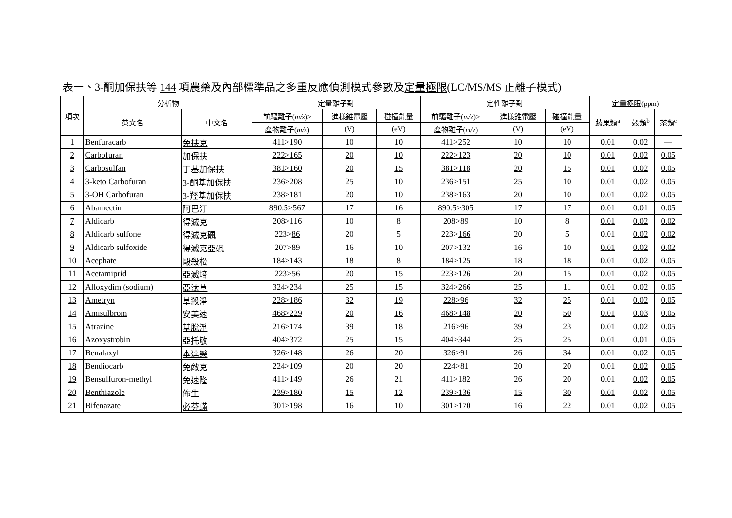表一、3-酮加保扶等 144 項農藥及內部標準品之多重反應偵測模式參數及定量極限(LC/MS/MS 正離子模式)
| 項次 | 分析物 | | 定量離子對 | | | 定性離子對 | | | 定量極限 (ppm) | | |
| --- | --- | --- | --- | --- | --- | --- | --- | --- | --- | --- | --- |
| | 英文名 | 中文名 | 前驅離子( m/z )> | 進樣錐電壓 | 碰撞能量 | 前驅離子( m/z )> | 進樣錐電壓 | 碰撞能量 | 蔬果類<sup>a</sup> | 穀類<sup>b</sup> | 茶類<sup>c</sup> |
| | | | 產物離子( m/z ) | (V) | (eV) | 產物離子( m/z ) | (V) | (eV) | | | |
| 1 | Benfuracarb | 免扶克 | 411>190 | 10 | 10 | 411>252 | 10 | 10 | 0.01 | 0.02 | — |
| 2 | Carbofuran | 加保扶 | 222>165 | 20 | 10 | 222>123 | 20 | 10 | 0.01 | 0.02 | 0.05 |
| 3 | Carbosulfan | 丁基加保扶 | 381>160 | 20 | 15 | 381>118 | 20 | 15 | 0.01 | 0.02 | 0.05 |
| 4 | 3-keto C arbofuran | 3-酮 基 加保扶 | 236>208 | 25 | 10 | 236>151 | 25 | 10 | 0.01 | 0.02 | 0.05 |
| 5 | 3-OH C arbofuran | 3-羥基加保扶 | 238>181 | 20 | 10 | 238>163 | 20 | 10 | 0.01 | 0.02 | 0.05 |
| 6 | Abamectin | 阿巴汀 | 890.5>567 | 17 | 16 | 890.5>305 | 17 | 17 | 0.01 | 0.01 | 0.05 |
| 7 | Aldicarb | 得滅克 | 208>116 | 10 | 8 | 208>89 | 10 | 8 | 0.01 | 0.02 | 0.02 |
| 8 | Aldicarb sulfone | 得滅克碸 | 223> 86 | 20 | 5 | 223> 166 | 20 | 5 | 0.01 | 0.02 | 0.02 |
| 9 | Aldicarb sulfoxide | 得滅克亞碸 | 207>89 | 16 | 10 | 207>132 | 16 | 10 | 0.01 | 0.02 | 0.02 |
| 10 | Acephate | 毆殺松 | 184>143 | 18 | 8 | 184>125 | 18 | 18 | 0.01 | 0.02 | 0.05 |
| 11 | Acetamiprid | 亞滅培 | 223>56 | 20 | 15 | 223>126 | 20 | 15 | 0.01 | 0.02 | 0.05 |
| 12 | Alloxydim (sodium) | 亞汰草 | 324>234 | 25 | 15 | 324>266 | 25 | 11 | 0.01 | 0.02 | 0.05 |
| 13 | Ametryn | 草殺淨 | 228>186 | 32 | 19 | 228>96 | 32 | 25 | 0.01 | 0.02 | 0.05 |
| 14 | Amisulbrom | 安美速 | 468>229 | 20 | 16 | 468>148 | 20 | 50 | 0.01 | 0.03 | 0.05 |
| 15 | Atrazine | 草脫淨 | 216>174 | 39 | 18 | 216>96 | 39 | 23 | 0.01 | 0.02 | 0.05 |
| 16 | Azoxystrobin | 亞托敏 | 404>372 | 25 | 15 | 404>344 | 25 | 25 | 0.01 | 0.01 | 0.05 |
| 17 | Benalaxyl | 本達樂 | 326>148 | 26 | 20 | 326>91 | 26 | 34 | 0.01 | 0.02 | 0.05 |
| 18 | Bendiocarb | 免敵克 | 224>109 | 20 | 20 | 224>81 | 20 | 20 | 0.01 | 0.02 | 0.05 |
| 19 | Bensulfuron-methyl | 免速隆 | 411>149 | 26 | 21 | 411>182 | 26 | 20 | 0.01 | 0.02 | 0.05 |
| 20 | Benthiazole | 佈生 | 239>180 | 15 | 12 | 239>136 | 15 | 30 | 0.01 | 0.02 | 0.05 |
| 21 | Bifenazate | 必芬蟎 | 301>198 | 16 | 10 | 301>170 | 16 | 22 | 0.01 | 0.02 | 0.05 |